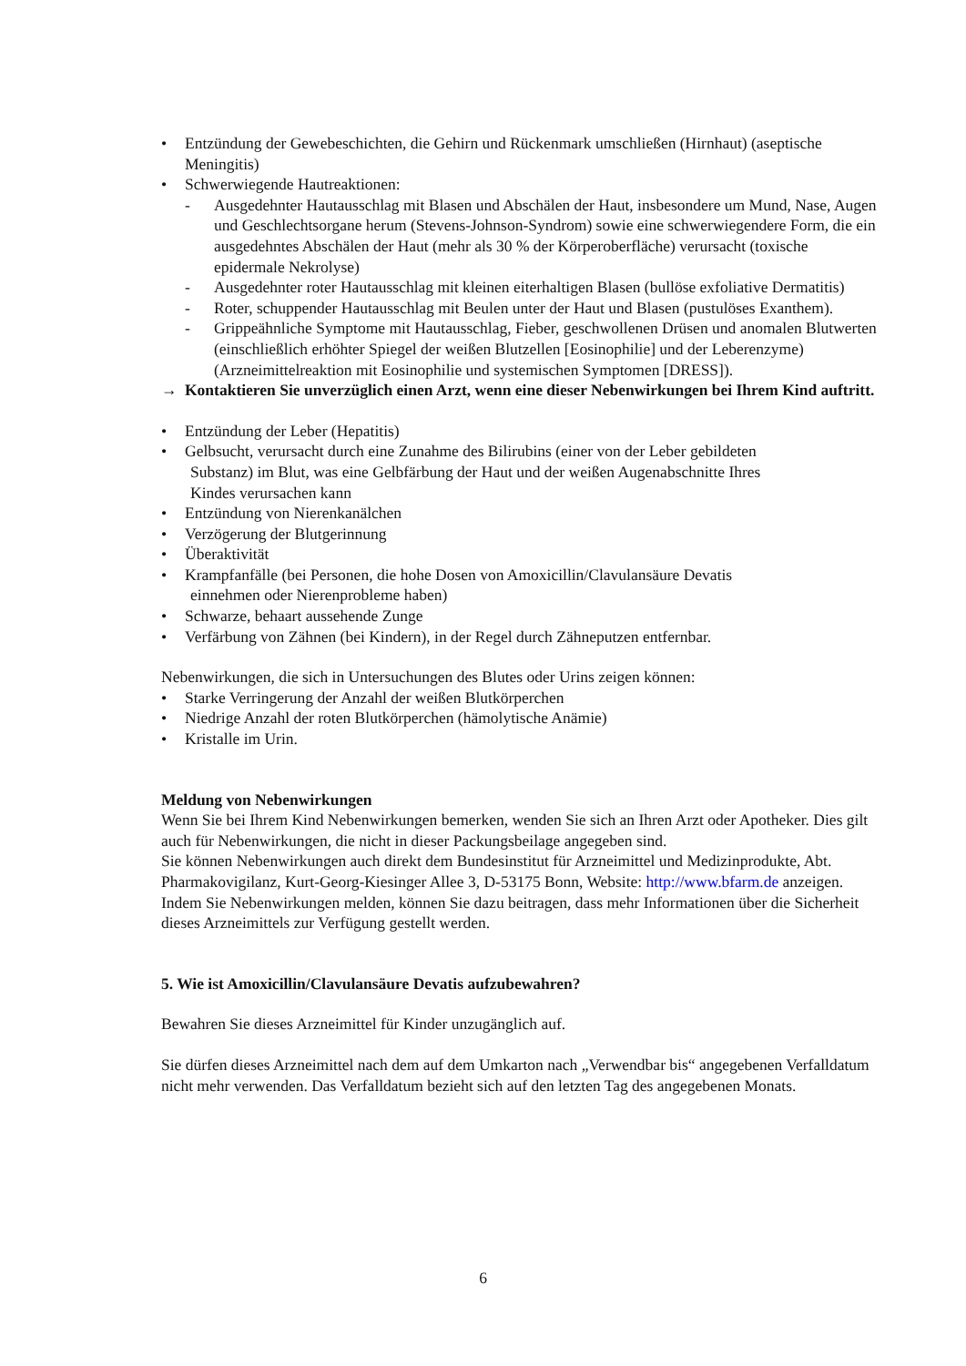• Entzündung der Gewebeschichten, die Gehirn und Rückenmark umschließen (Hirnhaut) (aseptische Meningitis)
• Schwerwiegende Hautreaktionen:
- Ausgedehnter Hautausschlag mit Blasen und Abschälen der Haut, insbesondere um Mund, Nase, Augen und Geschlechtsorgane herum (Stevens-Johnson-Syndrom) sowie eine schwerwiegendere Form, die ein ausgedehntes Abschälen der Haut (mehr als 30 % der Körperoberfläche) verursacht (toxische epidermale Nekrolyse)
- Ausgedehnter roter Hautausschlag mit kleinen eiterhaltigen Blasen (bullöse exfoliative Dermatitis)
- Roter, schuppender Hautausschlag mit Beulen unter der Haut und Blasen (pustulöses Exanthem).
- Grippeähnliche Symptome mit Hautausschlag, Fieber, geschwollenen Drüsen und anomalen Blutwerten (einschließlich erhöhter Spiegel der weißen Blutzellen [Eosinophilie] und der Leberenzyme) (Arzneimittelreaktion mit Eosinophilie und systemischen Symptomen [DRESS]).
→ Kontaktieren Sie unverzüglich einen Arzt, wenn eine dieser Nebenwirkungen bei Ihrem Kind auftritt.
• Entzündung der Leber (Hepatitis)
• Gelbsucht, verursacht durch eine Zunahme des Bilirubins (einer von der Leber gebildeten
Substanz) im Blut, was eine Gelbfärbung der Haut und der weißen Augenabschnitte Ihres
Kindes verursachen kann
• Entzündung von Nierenkanälchen
• Verzögerung der Blutgerinnung
• Überaktivität
• Krampfanfälle (bei Personen, die hohe Dosen von Amoxicillin/Clavulansäure Devatis
einnehmen oder Nierenprobleme haben)
• Schwarze, behaart aussehende Zunge
• Verfärbung von Zähnen (bei Kindern), in der Regel durch Zähneputzen entfernbar.
Nebenwirkungen, die sich in Untersuchungen des Blutes oder Urins zeigen können:
• Starke Verringerung der Anzahl der weißen Blutkörperchen
• Niedrige Anzahl der roten Blutkörperchen (hämolytische Anämie)
• Kristalle im Urin.
Meldung von Nebenwirkungen
Wenn Sie bei Ihrem Kind Nebenwirkungen bemerken, wenden Sie sich an Ihren Arzt oder Apotheker. Dies gilt auch für Nebenwirkungen, die nicht in dieser Packungsbeilage angegeben sind.
Sie können Nebenwirkungen auch direkt dem Bundesinstitut für Arzneimittel und Medizinprodukte, Abt. Pharmakovigilanz, Kurt-Georg-Kiesinger Allee 3, D-53175 Bonn, Website: http://www.bfarm.de anzeigen.
Indem Sie Nebenwirkungen melden, können Sie dazu beitragen, dass mehr Informationen über die Sicherheit dieses Arzneimittels zur Verfügung gestellt werden.
5. Wie ist Amoxicillin/Clavulansäure Devatis aufzubewahren?
Bewahren Sie dieses Arzneimittel für Kinder unzugänglich auf.
Sie dürfen dieses Arzneimittel nach dem auf dem Umkarton nach „Verwendbar bis“ angegebenen Verfalldatum nicht mehr verwenden. Das Verfalldatum bezieht sich auf den letzten Tag des angegebenen Monats.
6